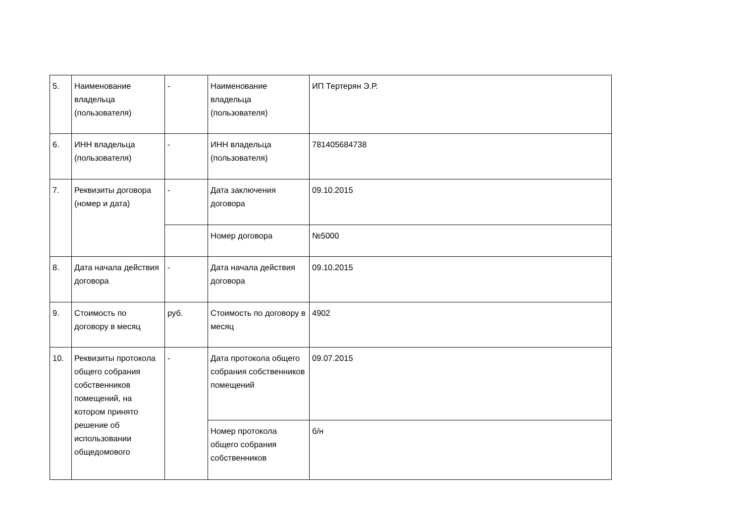| 5. | Наименование владельца (пользователя) | - | Наименование владельца (пользователя) | ИП Тертерян Э.Р. |
| 6. | ИНН владельца (пользователя) | - | ИНН владельца (пользователя) | 781405684738 |
| 7. | Реквизиты договора (номер и дата) | - | Дата заключения договора | 09.10.2015 |
| | | | Номер договора | №5000 |
| 8. | Дата начала действия договора | - | Дата начала действия договора | 09.10.2015 |
| 9. | Стоимость по договору в месяц | руб. | Стоимость по договору в месяц | 4902 |
| 10. | Реквизиты протокола общего собрания собственников помещений, на котором принято решение об использовании общедомового | - | Дата протокола общего собрания собственников помещений | 09.07.2015 |
| | | | Номер протокола общего собрания собственников | б/н |